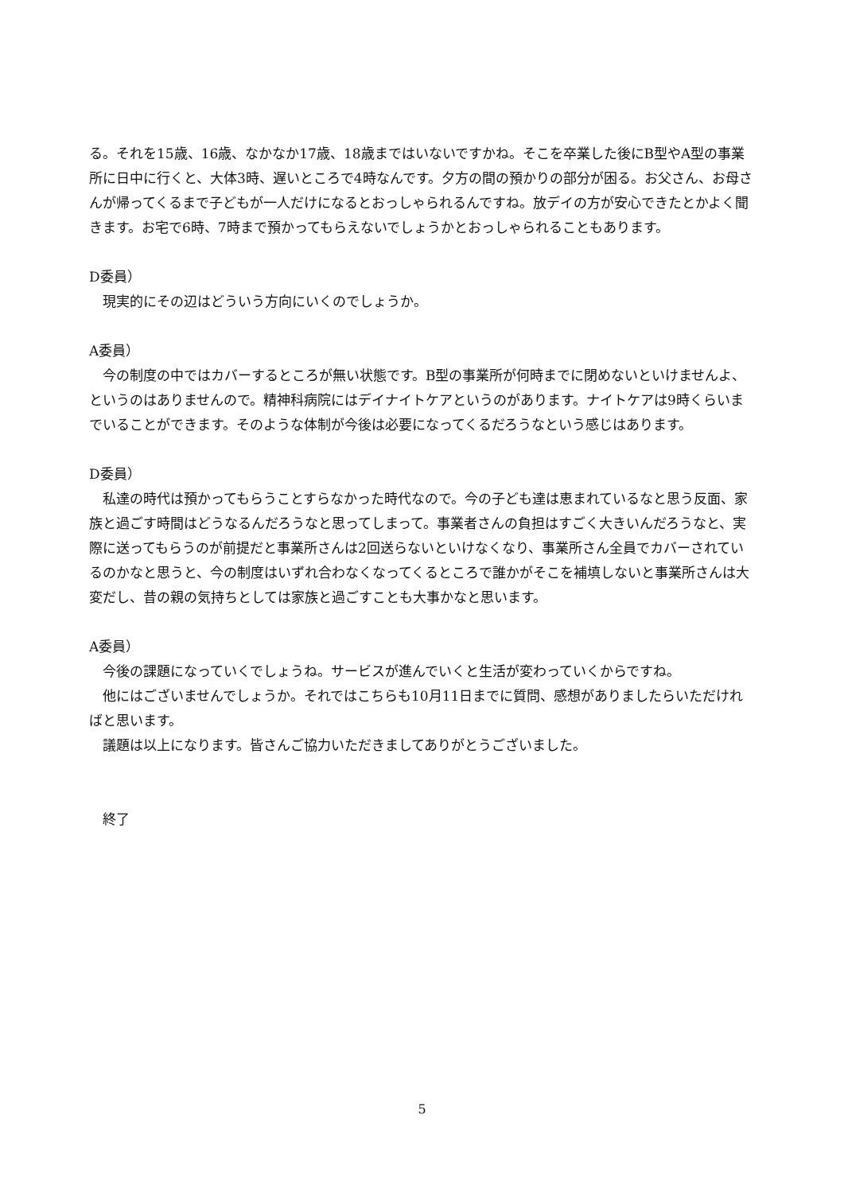る。それを15歳、16歳、なかなか17歳、18歳まではいないですかね。そこを卒業した後にB型やA型の事業所に日中に行くと、大体3時、遅いところで4時なんです。夕方の間の預かりの部分が困る。お父さん、お母さんが帰ってくるまで子どもが一人だけになるとおっしゃられるんですね。放デイの方が安心できたとかよく聞きます。お宅で6時、7時まで預かってもらえないでしょうかとおっしゃられることもあります。
D委員）
現実的にその辺はどういう方向にいくのでしょうか。
A委員）
今の制度の中ではカバーするところが無い状態です。B型の事業所が何時までに閉めないといけませんよ、というのはありませんので。精神科病院にはデイナイトケアというのがあります。ナイトケアは9時くらいまでいることができます。そのような体制が今後は必要になってくるだろうなという感じはあります。
D委員）
私達の時代は預かってもらうことすらなかった時代なので。今の子ども達は恵まれているなと思う反面、家族と過ごす時間はどうなるんだろうなと思ってしまって。事業者さんの負担はすごく大きいんだろうなと、実際に送ってもらうのが前提だと事業所さんは2回送らないといけなくなり、事業所さん全員でカバーされているのかなと思うと、今の制度はいずれ合わなくなってくるところで誰かがそこを補填しないと事業所さんは大変だし、昔の親の気持ちとしては家族と過ごすことも大事かなと思います。
A委員）
今後の課題になっていくでしょうね。サービスが進んでいくと生活が変わっていくからですね。
他にはございませんでしょうか。それではこちらも10月11日までに質問、感想がありましたらいただければと思います。
議題は以上になります。皆さんご協力いただきましてありがとうございました。
終了
5